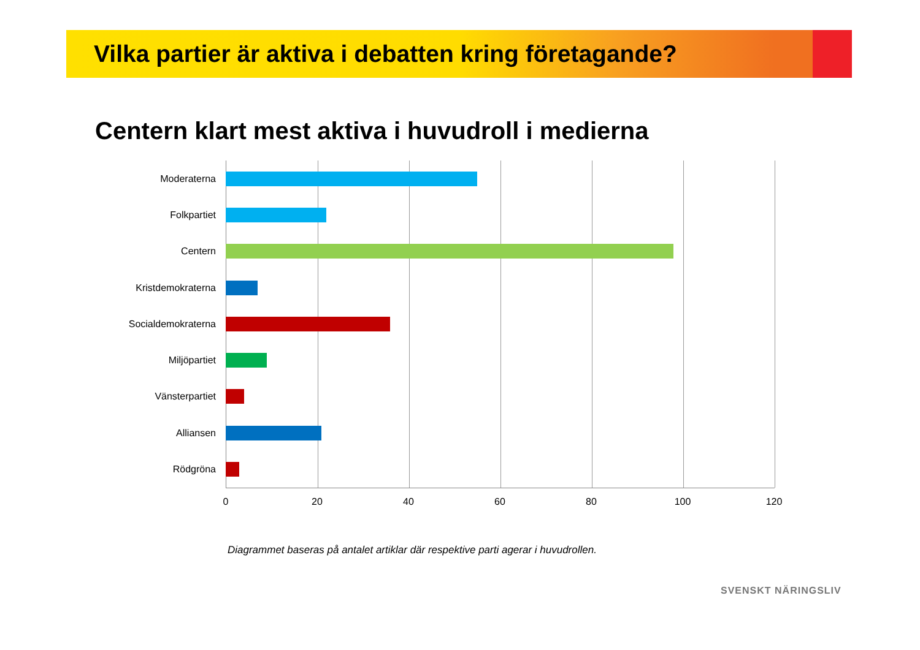Vilka partier är aktiva i debatten kring företagande?
Centern klart mest aktiva i huvudroll i medierna
Moderaterna
Folkpartiet
Centern
Kristdemokraterna
Socialdemokraterna
Miljöpartiet
Vänsterpartiet
Alliansen
Rödgröna
0 20 40 60 80 100 120
Diagrammet baseras på antalet artiklar där respektive parti agerar i huvudrollen.
SVENSKT NÄRINGSLIV